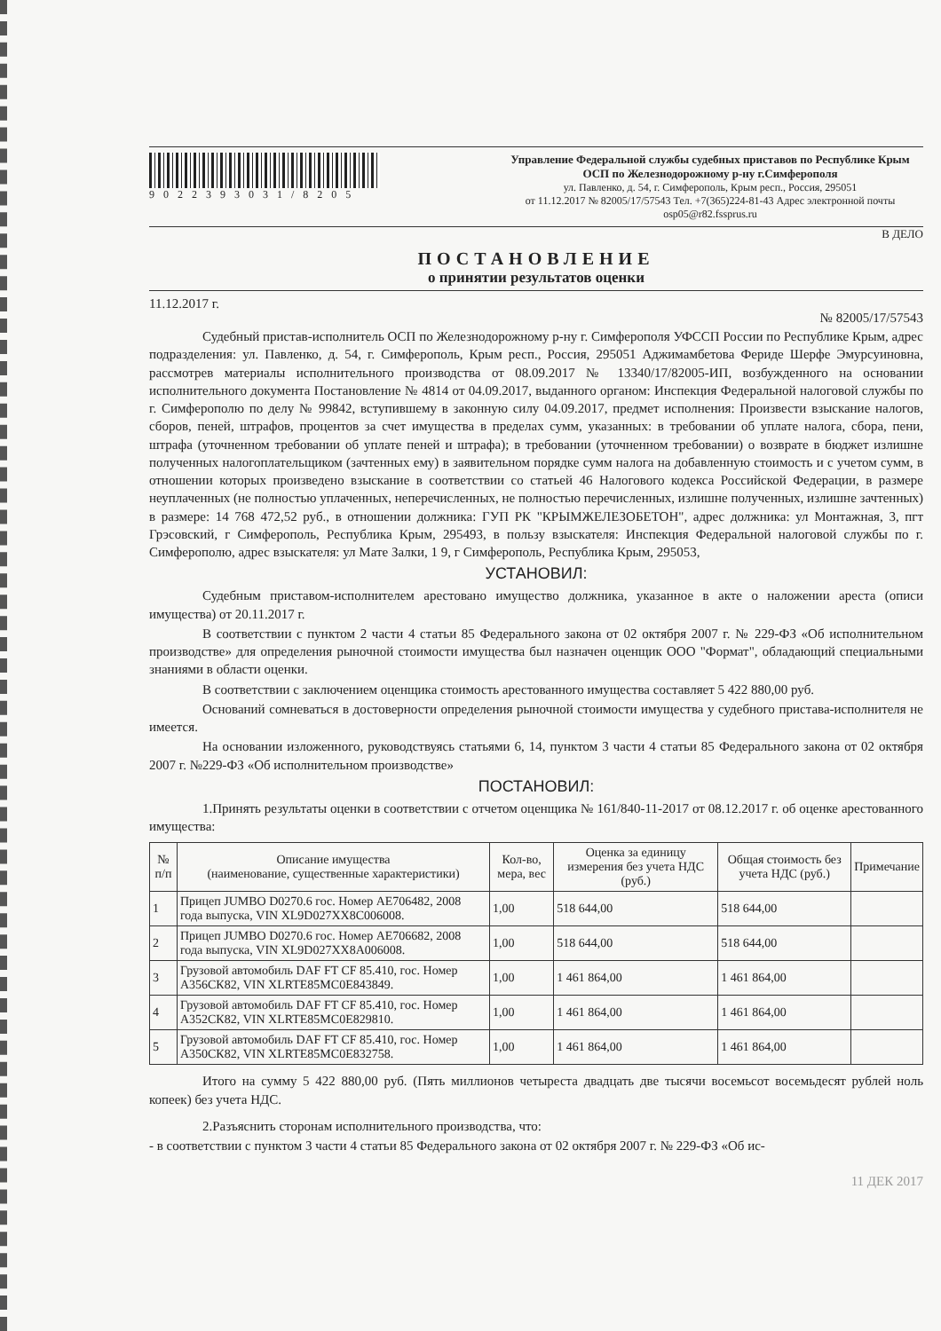9022393031/8205 Управление Федеральной службы судебных приставов по Республике Крым
ОСП по Железнодорожному р-ну г.Симферополя
ул. Павленко, д. 54, г. Симферополь, Крым респ., Россия, 295051
от 11.12.2017 № 82005/17/57543 Тел. +7(365)224-81-43 Адрес электронной почты osp05@r82.fssprus.ru
В ДЕЛО
ПОСТАНОВЛЕНИЕ
о принятии результатов оценки
11.12.2017 г. № 82005/17/57543
Судебный пристав-исполнитель ОСП по Железнодорожному р-ну г. Симферополя УФССП России по Республике Крым, адрес подразделения: ул. Павленко, д. 54, г. Симферополь, Крым респ., Россия, 295051 Аджимамбетова Фериде Шерфе Эмурсуиновна, рассмотрев материалы исполнительного производства от 08.09.2017 № 13340/17/82005-ИП, возбужденного на основании исполнительного документа Постановление № 4814 от 04.09.2017, выданного органом: Инспекция Федеральной налоговой службы по г. Симферополю по делу № 99842, вступившему в законную силу 04.09.2017, предмет исполнения: Произвести взыскание налогов, сборов, пеней, штрафов, процентов за счет имущества в пределах сумм, указанных: в требовании об уплате налога, сбора, пени, штрафа (уточненном требовании об уплате пеней и штрафа); в требовании (уточненном требовании) о возврате в бюджет излишне полученных налогоплательщиком (зачтенных ему) в заявительном порядке сумм налога на добавленную стоимость и с учетом сумм, в отношении которых произведено взыскание в соответствии со статьей 46 Налогового кодекса Российской Федерации, в размере неуплаченных (не полностью уплаченных, неперечисленных, не полностью перечисленных, излишне полученных, излишне зачтенных) в размере: 14 768 472,52 руб., в отношении должника: ГУП РК "КРЫМЖЕЛЕЗОБЕТОН", адрес должника: ул Монтажная, 3, пгт Грэсовский, г Симферополь, Республика Крым, 295493, в пользу взыскателя: Инспекция Федеральной налоговой службы по г. Симферополю, адрес взыскателя: ул Мате Залки, 1 9, г Симферополь, Республика Крым, 295053,
УСТАНОВИЛ:
Судебным приставом-исполнителем арестовано имущество должника, указанное в акте о наложении ареста (описи имущества) от 20.11.2017 г.
В соответствии с пунктом 2 части 4 статьи 85 Федерального закона от 02 октября 2007 г. № 229-ФЗ «Об исполнительном производстве» для определения рыночной стоимости имущества был назначен оценщик ООО "Формат", обладающий специальными знаниями в области оценки.
В соответствии с заключением оценщика стоимость арестованного имущества составляет 5 422 880,00 руб.
Оснований сомневаться в достоверности определения рыночной стоимости имущества у судебного пристава-исполнителя не имеется.
На основании изложенного, руководствуясь статьями 6, 14, пунктом 3 части 4 статьи 85 Федерального закона от 02 октября 2007 г. №229-ФЗ «Об исполнительном производстве»
ПОСТАНОВИЛ:
1.Принять результаты оценки в соответствии с отчетом оценщика № 161/840-11-2017 от 08.12.2017 г. об оценке арестованного имущества:
| № п/п | Описание имущества (наименование, существенные характеристики) | Кол-во, мера, вес | Оценка за единицу измерения без учета НДС (руб.) | Общая стоимость без учета НДС (руб.) | Примечание |
| --- | --- | --- | --- | --- | --- |
| 1 | Прицеп JUMBO D0270.6 гос. Номер АЕ706482, 2008 года выпуска, VIN XL9D027XX8C006008. | 1,00 | 518 644,00 | 518 644,00 | |
| 2 | Прицеп JUMBO D0270.6 гос. Номер АЕ706682, 2008 года выпуска, VIN XL9D027XX8A006008. | 1,00 | 518 644,00 | 518 644,00 | |
| 3 | Грузовой автомобиль DAF FT CF 85.410, гос. Номер А356СК82, VIN XLRTE85MC0E843849. | 1,00 | 1 461 864,00 | 1 461 864,00 | |
| 4 | Грузовой автомобиль DAF FT CF 85.410, гос. Номер А352СК82, VIN XLRTE85MC0E829810. | 1,00 | 1 461 864,00 | 1 461 864,00 | |
| 5 | Грузовой автомобиль DAF FT CF 85.410, гос. Номер А350СК82, VIN XLRTE85MC0E832758. | 1,00 | 1 461 864,00 | 1 461 864,00 | |
Итого на сумму 5 422 880,00 руб. (Пять миллионов четыреста двадцать две тысячи восемьсот восемьдесят рублей ноль копеек) без учета НДС.
2.Разъяснить сторонам исполнительного производства, что:
- в соответствии с пунктом 3 части 4 статьи 85 Федерального закона от 02 октября 2007 г. № 229-ФЗ «Об ис-
11 ДЕК 2017